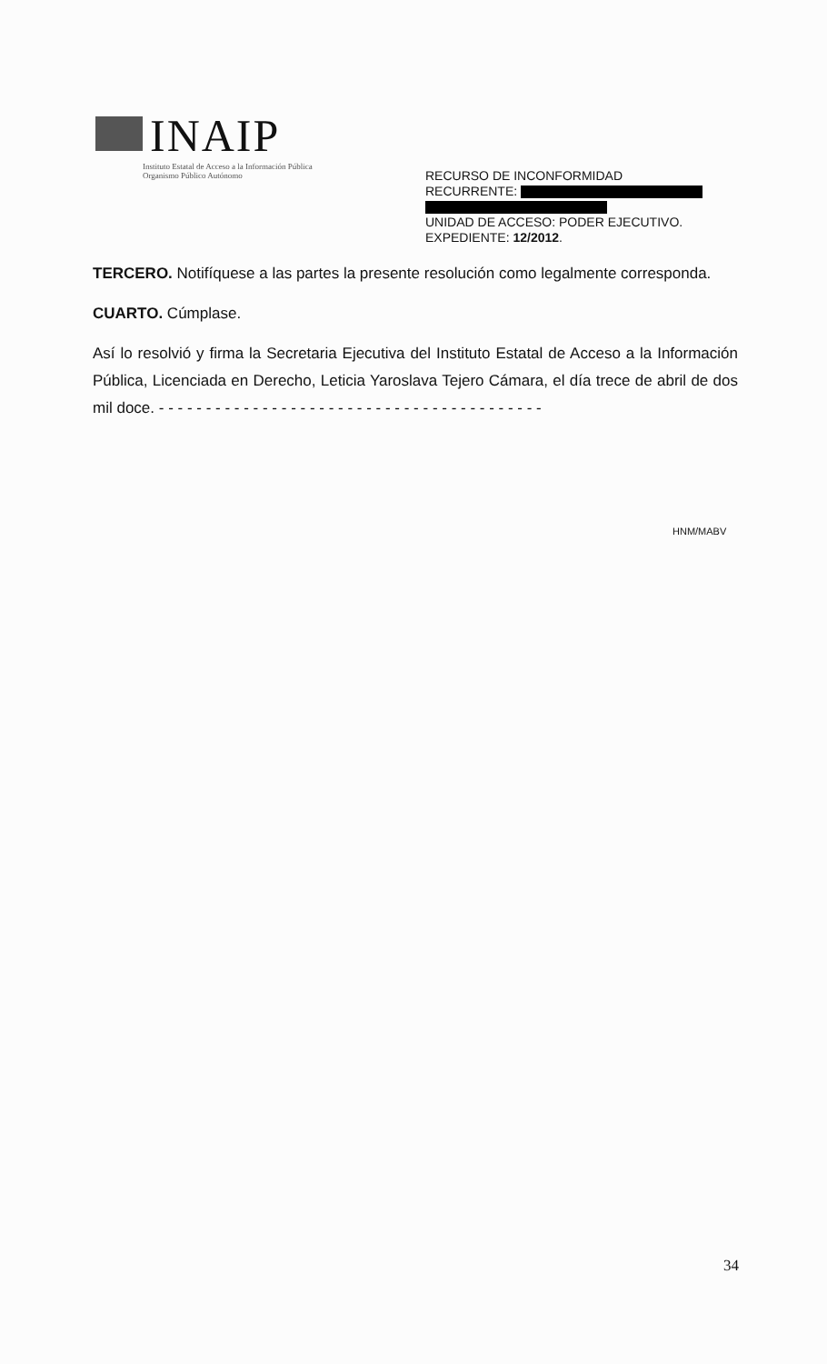INAIP
Instituto Estatal de Acceso a la Información Pública
Organismo Público Autónomo
RECURSO DE INCONFORMIDAD
RECURRENTE:
UNIDAD DE ACCESO: PODER EJECUTIVO.
EXPEDIENTE: 12/2012.
TERCERO. Notifíquese a las partes la presente resolución como legalmente corresponda.
CUARTO. Cúmplase.
Así lo resolvió y firma la Secretaria Ejecutiva del Instituto Estatal de Acceso a la Información Pública, Licenciada en Derecho, Leticia Yaroslava Tejero Cámara, el día trece de abril de dos mil doce. - - - - - - - - - - - - - - - - - - - - - - - - - - - - - - - - - - - - - - - - -
HNM/MABV
34